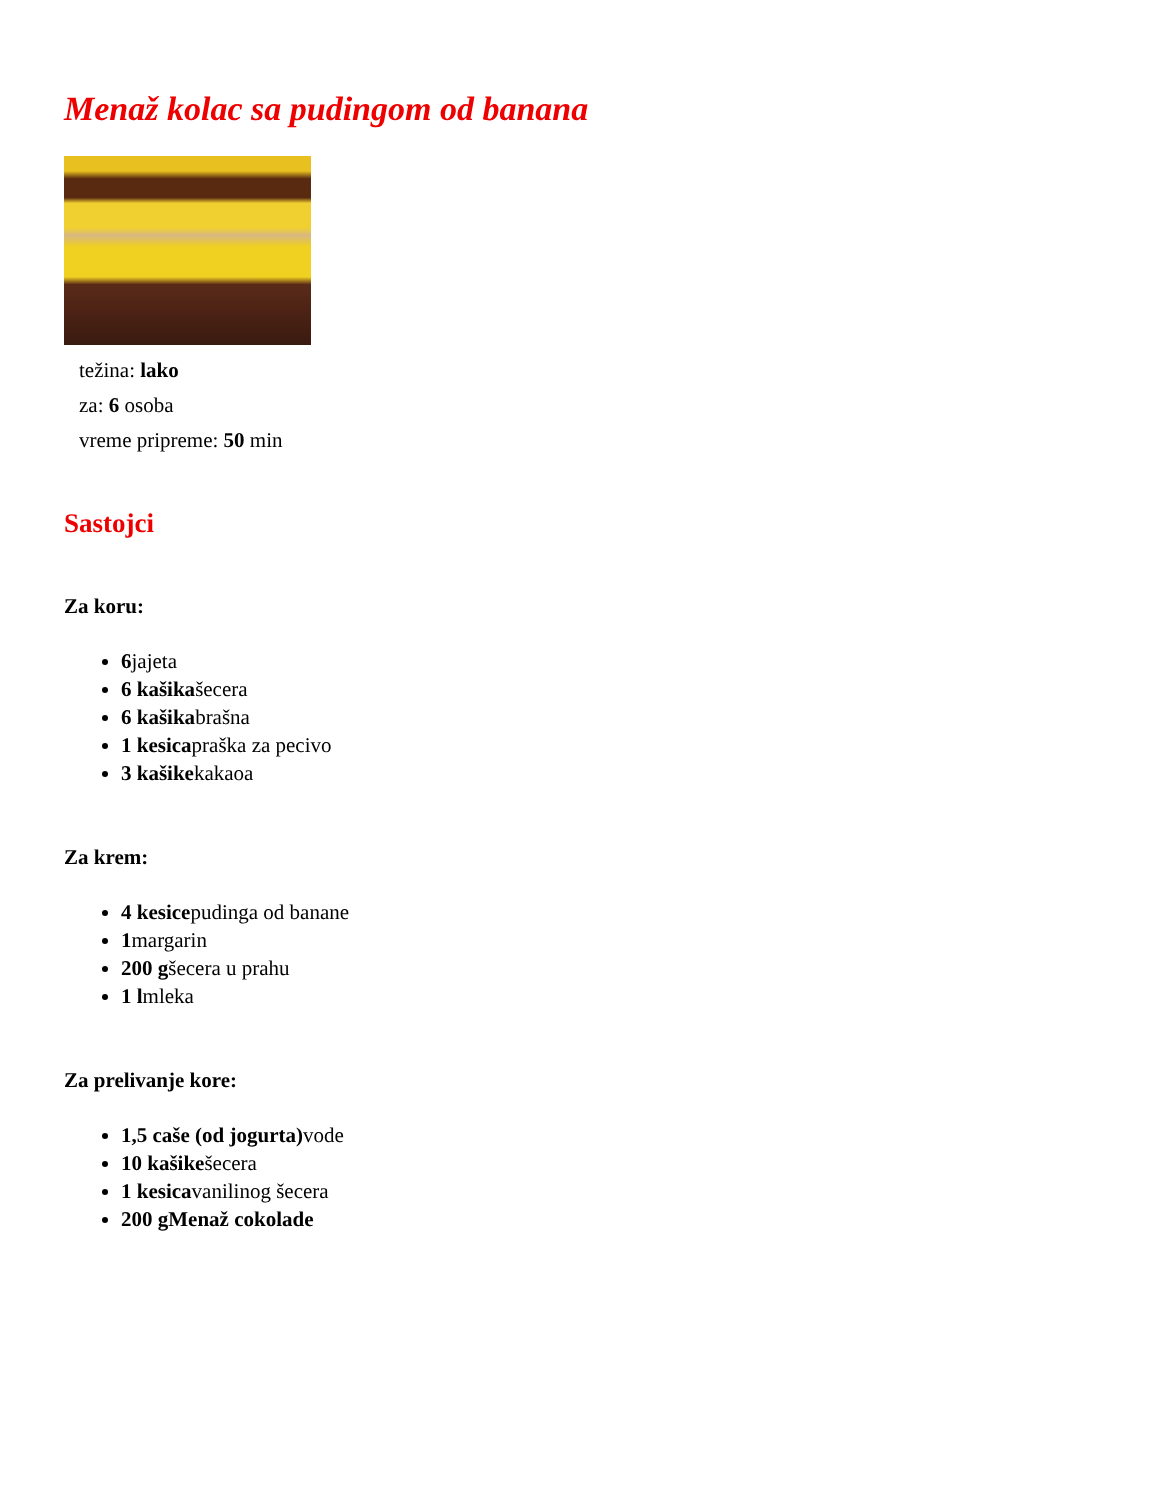Menaž kolac sa pudingom od banana
težina: lako
za: 6 osoba
vreme pripreme: 50 min
Sastojci
Za koru:
6jajeta
6 kašikašecera
6 kašikabrašna
1 kesicapraška za pecivo
3 kašikekakaoa
Za krem:
4 kesicepudinga od banane
1margarin
200 gšecera u prahu
1 lmleka
Za prelivanje kore:
1,5 caše (od jogurta) vode
10 kašikešecera
1 kesicavanilinog šecera
200 gMenaž cokolade